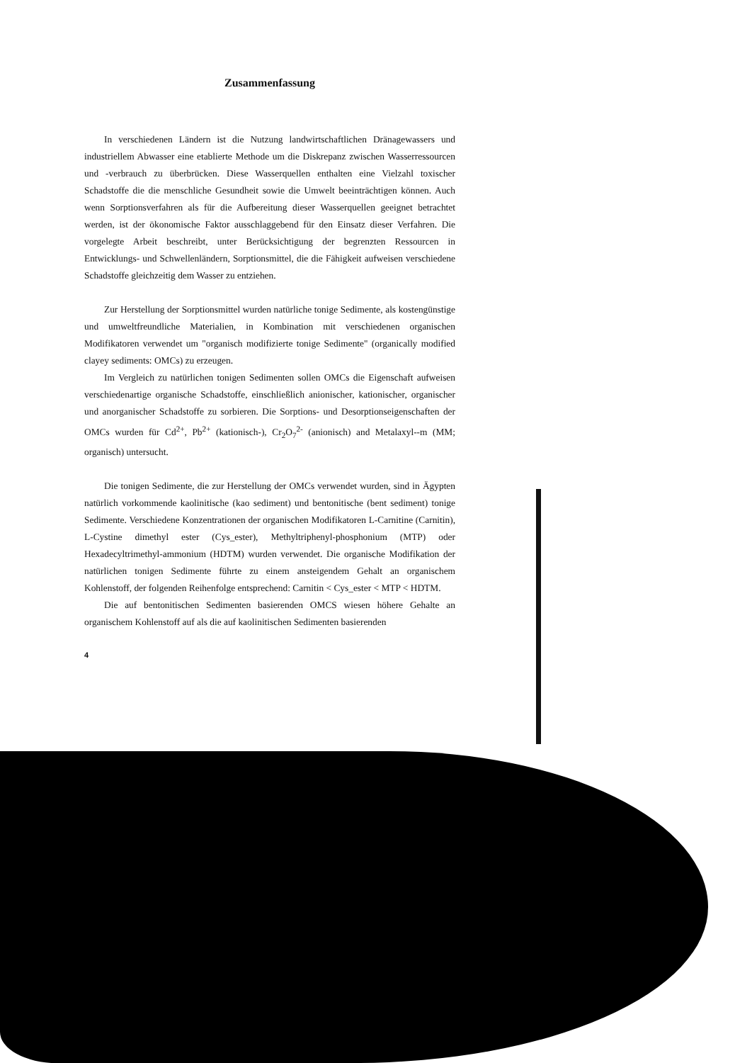Zusammenfassung
In verschiedenen Ländern ist die Nutzung landwirtschaftlichen Dränagewassers und industriellem Abwasser eine etablierte Methode um die Diskrepanz zwischen Wasserressourcen und -verbrauch zu überbrücken. Diese Wasserquellen enthalten eine Vielzahl toxischer Schadstoffe die die menschliche Gesundheit sowie die Umwelt beeinträchtigen können. Auch wenn Sorptionsverfahren als für die Aufbereitung dieser Wasserquellen geeignet betrachtet werden, ist der ökonomische Faktor ausschlaggebend für den Einsatz dieser Verfahren. Die vorgelegte Arbeit beschreibt, unter Berücksichtigung der begrenzten Ressourcen in Entwicklungs- und Schwellenländern, Sorptionsmittel, die die Fähigkeit aufweisen verschiedene Schadstoffe gleichzeitig dem Wasser zu entziehen.
Zur Herstellung der Sorptionsmittel wurden natürliche tonige Sedimente, als kostengünstige und umweltfreundliche Materialien, in Kombination mit verschiedenen organischen Modifikatoren verwendet um "organisch modifizierte tonige Sedimente" (organically modified clayey sediments: OMCs) zu erzeugen.
Im Vergleich zu natürlichen tonigen Sedimenten sollen OMCs die Eigenschaft aufweisen verschiedenartige organische Schadstoffe, einschließlich anionischer, kationischer, organischer und anorganischer Schadstoffe zu sorbieren. Die Sorptions- und Desorptionseigenschaften der OMCs wurden für Cd<sup>2+</sup>, Pb<sup>2+</sup> (kationisch-), Cr<sub>2</sub>O<sub>7</sub><sup>2-</sup> (anionisch) and Metalaxyl--m (MM; organisch) untersucht.
Die tonigen Sedimente, die zur Herstellung der OMCs verwendet wurden, sind in Ägypten natürlich vorkommende kaolinitische (kao sediment) und bentonitische (bent sediment) tonige Sedimente. Verschiedene Konzentrationen der organischen Modifikatoren L-Carnitine (Carnitin), L-Cystine dimethyl ester (Cys_ester), Methyltriphenyl-phosphonium (MTP) oder Hexadecyltrimethyl-ammonium (HDTM) wurden verwendet. Die organische Modifikation der natürlichen tonigen Sedimente führte zu einem ansteigendem Gehalt an organischem Kohlenstoff, der folgenden Reihenfolge entsprechend: Carnitin < Cys_ester < MTP < HDTM.
Die auf bentonitischen Sedimenten basierenden OMCS wiesen höhere Gehalte an organischem Kohlenstoff auf als die auf kaolinitischen Sedimenten basierenden
4